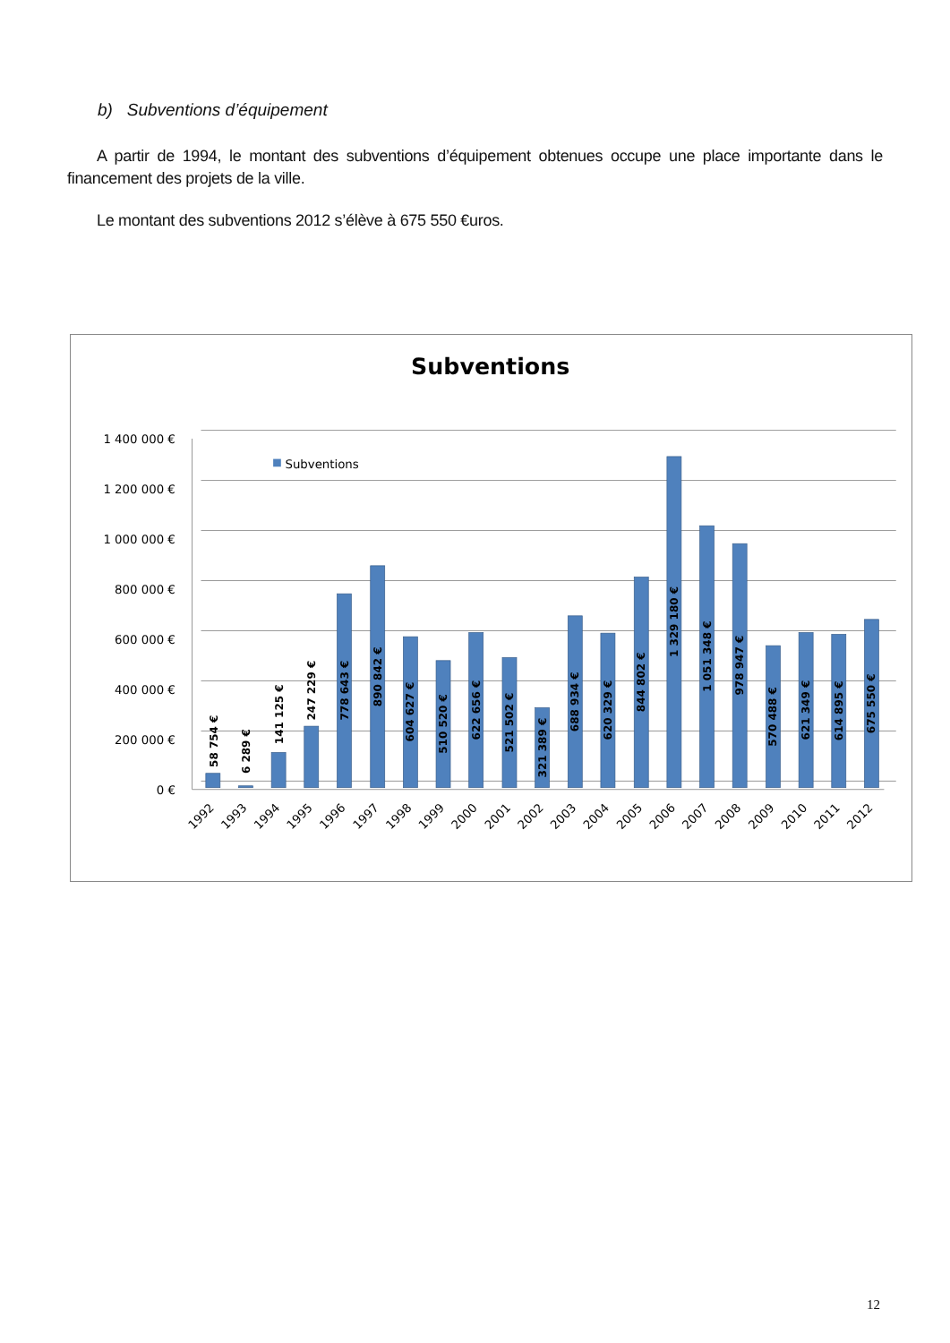b) Subventions d’équipement
A partir de 1994, le montant des subventions d’équipement obtenues occupe une place importante dans le financement des projets de la ville.
Le montant des subventions 2012 s’élève à 675 550 €uros.
Subventions
1 400 000 €
1 200 000 €
1 000 000 €
800 000 €
600 000 €
400 000 €
200 000 €
0 €
Subventions
58 754 €
6 289 €
141 125 €
247 229 €
778 643 €
890 842 €
604 627 €
510 520 €
622 656 €
521 502 €
321 389 €
688 934 €
620 329 €
844 802 €
1 329 180 €
1 051 348 €
978 947 €
570 488 €
621 349 €
614 895 €
675 550 €
1992
1993
1994
1995
1996
1997
1998
1999
2000
2001
2002
2003
2004
2005
2006
2007
2008
2009
2010
2011
2012
12